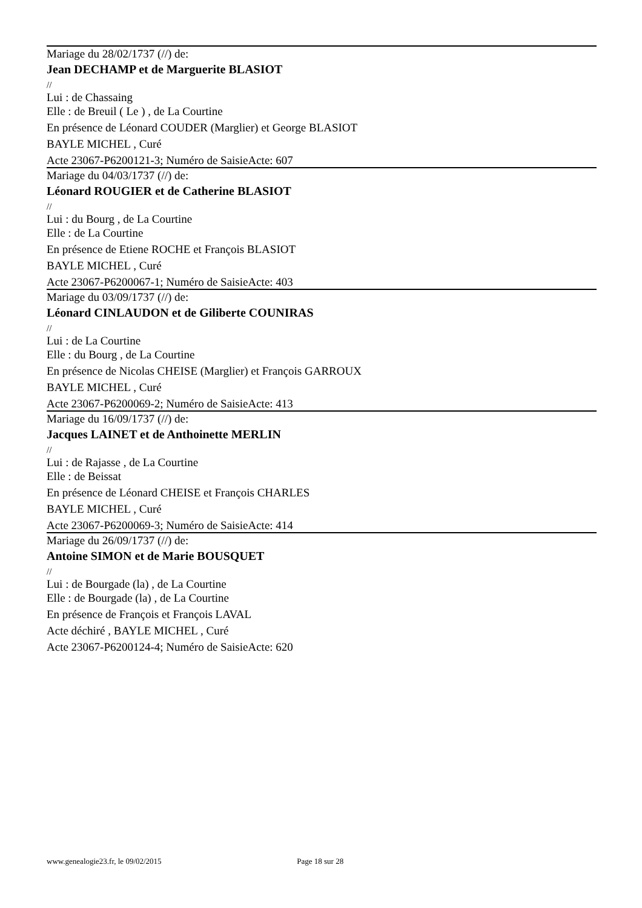Mariage du 28/02/1737 (//) de:
Jean DECHAMP et de Marguerite BLASIOT
//
Lui : de Chassaing
Elle : de Breuil ( Le ) , de La Courtine
En présence de Léonard COUDER (Marglier) et George BLASIOT
BAYLE MICHEL , Curé
Acte 23067-P6200121-3; Numéro de SaisieActe: 607
Mariage du 04/03/1737 (//) de:
Léonard ROUGIER et de Catherine BLASIOT
//
Lui : du Bourg , de La Courtine
Elle : de La Courtine
En présence de Etiene ROCHE et François BLASIOT
BAYLE MICHEL , Curé
Acte 23067-P6200067-1; Numéro de SaisieActe: 403
Mariage du 03/09/1737 (//) de:
Léonard CINLAUDON et de Giliberte COUNIRAS
//
Lui : de La Courtine
Elle : du Bourg , de La Courtine
En présence de Nicolas CHEISE (Marglier) et François GARROUX
BAYLE MICHEL , Curé
Acte 23067-P6200069-2; Numéro de SaisieActe: 413
Mariage du 16/09/1737 (//) de:
Jacques LAINET et de Anthoinette MERLIN
//
Lui : de Rajasse , de La Courtine
Elle : de Beissat
En présence de Léonard CHEISE et François CHARLES
BAYLE MICHEL , Curé
Acte 23067-P6200069-3; Numéro de SaisieActe: 414
Mariage du 26/09/1737 (//) de:
Antoine SIMON et de Marie BOUSQUET
//
Lui : de Bourgade (la) , de La Courtine
Elle : de Bourgade (la) , de La Courtine
En présence de François et François LAVAL
Acte déchiré , BAYLE MICHEL , Curé
Acte 23067-P6200124-4; Numéro de SaisieActe: 620
www.genealogie23.fr, le 09/02/2015 Page 18 sur 28